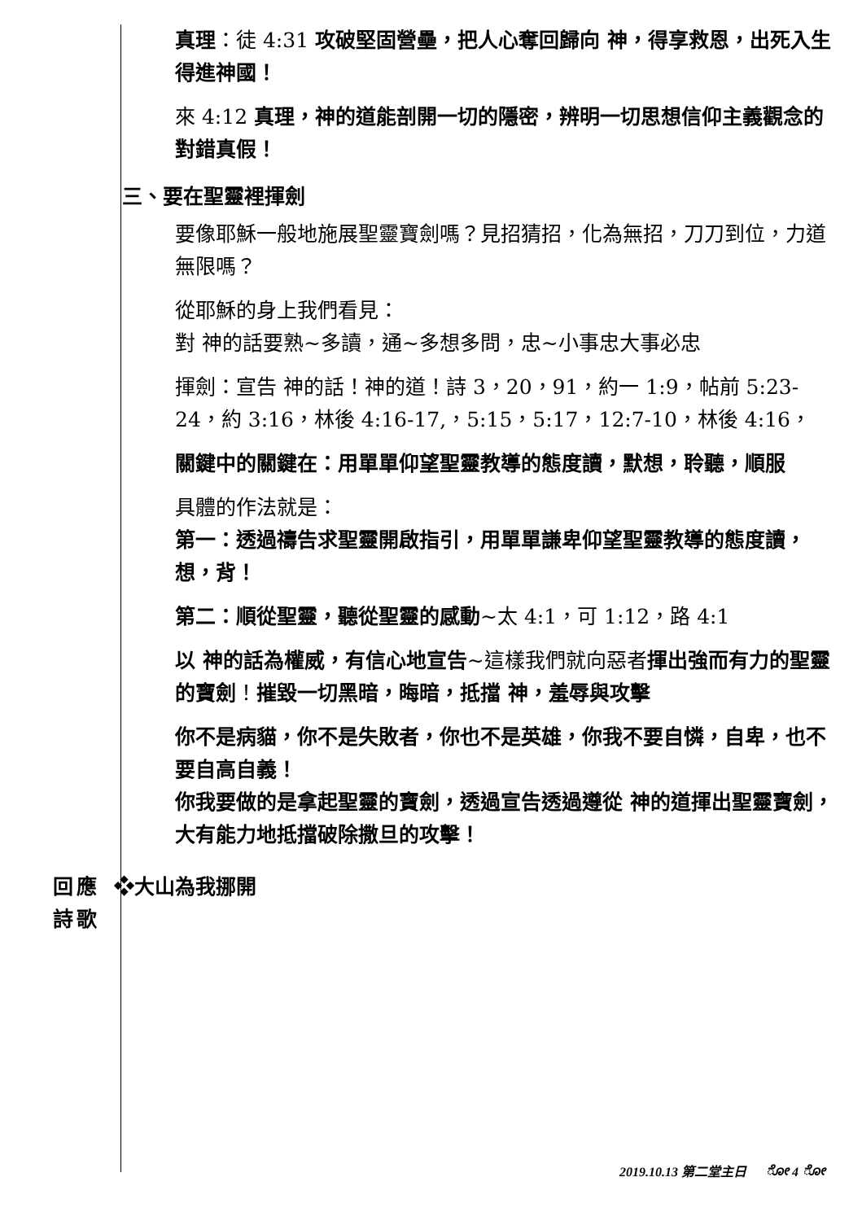真理：徒 4:31 攻破堅固營壘，把人心奪回歸向 神，得享救恩，出死入生得進神國！
來 4:12 真理，神的道能剖開一切的隱密，辨明一切思想信仰主義觀念的對錯真假！
三、要在聖靈裡揮劍
要像耶穌一般地施展聖靈寶劍嗎？見招猜招，化為無招，刀刀到位，力道無限嗎？
從耶穌的身上我們看見：
對 神的話要熟~多讀，通~多想多問，忠~小事忠大事必忠
揮劍：宣告 神的話！神的道！詩 3，20，91，約一 1:9，帖前 5:23-24，約 3:16，林後 4:16-17,，5:15，5:17，12:7-10，林後 4:16，
關鍵中的關鍵在：用單單仰望聖靈教導的態度讀，默想，聆聽，順服
具體的作法就是：
第一：透過禱告求聖靈開啟指引，用單單謙卑仰望聖靈教導的態度讀，想，背！
第二：順從聖靈，聽從聖靈的感動~太 4:1，可 1:12，路 4:1
以 神的話為權威，有信心地宣告~這樣我們就向惡者揮出強而有力的聖靈的寶劍！摧毀一切黑暗，晦暗，抵擋 神，羞辱與攻擊
你不是病貓，你不是失敗者，你也不是英雄，你我不要自憐，自卑，也不要自高自義！
你我要做的是拿起聖靈的寶劍，透過宣告透過遵從 神的道揮出聖靈寶劍，大有能力地抵擋破除撒旦的攻擊！
回應
詩歌
❖大山為我挪開
2019.10.13 第二堂主日 ೋ 4 ೋ